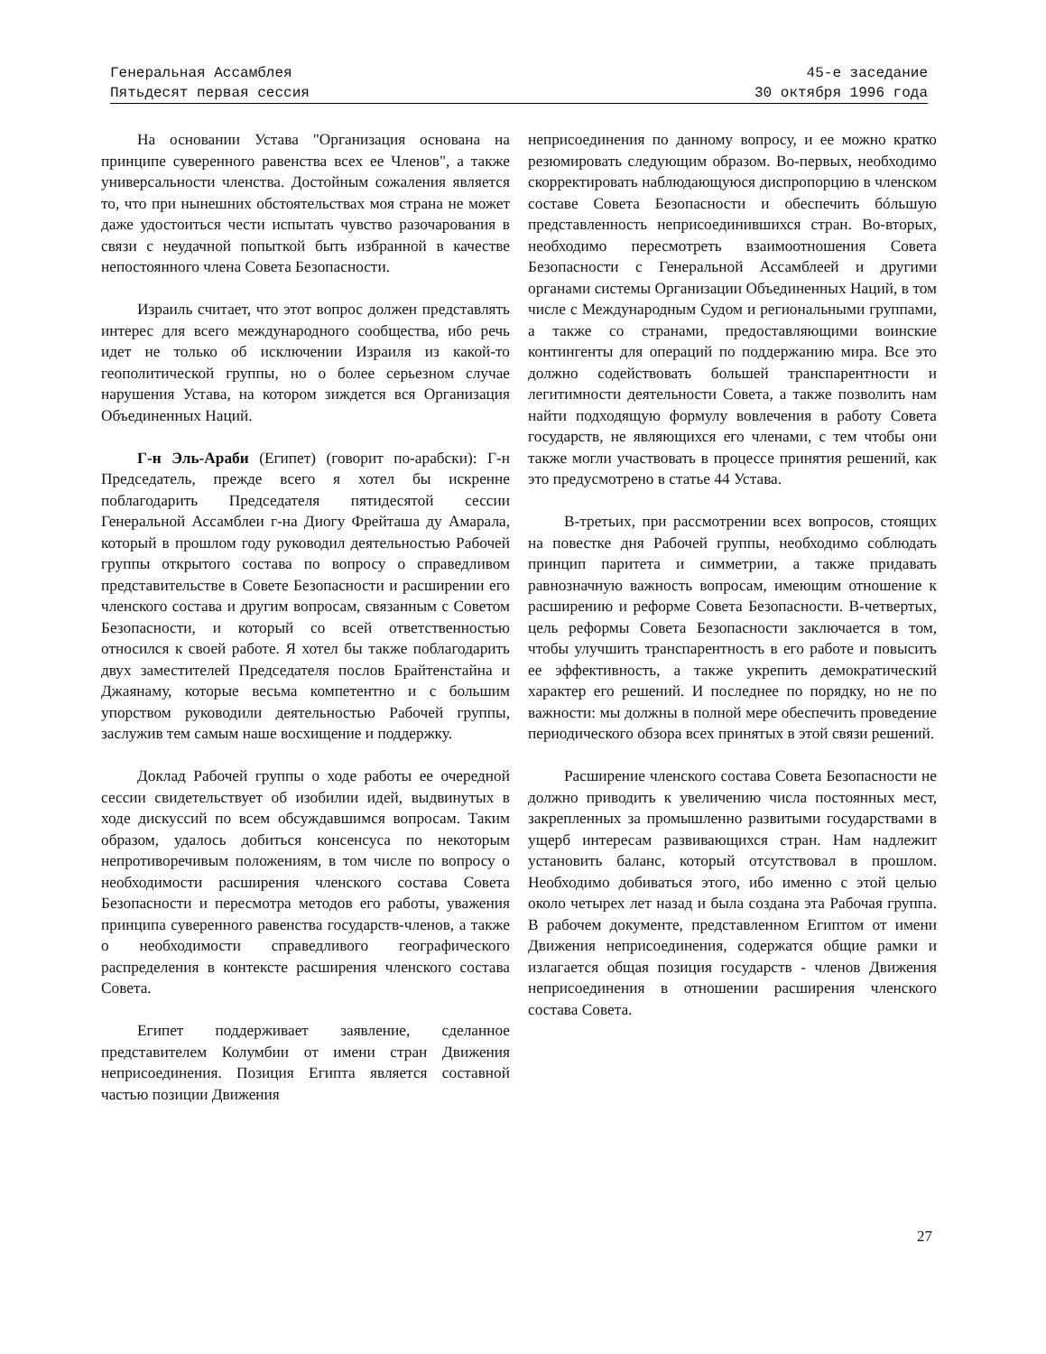Генеральная Ассамблея
Пятьдесят первая сессия
45-е заседание
30 октября 1996 года
На основании Устава "Организация основана на принципе суверенного равенства всех ее Членов", а также универсальности членства. Достойным сожаления является то, что при нынешних обстоятельствах моя страна не может даже удостоиться чести испытать чувство разочарования в связи с неудачной попыткой быть избранной в качестве непостоянного члена Совета Безопасности.
Израиль считает, что этот вопрос должен представлять интерес для всего международного сообщества, ибо речь идет не только об исключении Израиля из какой-то геополитической группы, но о более серьезном случае нарушения Устава, на котором зиждется вся Организация Объединенных Наций.
Г-н Эль-Араби (Египет) (говорит по-арабски): Г-н Председатель, прежде всего я хотел бы искренне поблагодарить Председателя пятидесятой сессии Генеральной Ассамблеи г-на Диогу Фрейташа ду Амарала, который в прошлом году руководил деятельностью Рабочей группы открытого состава по вопросу о справедливом представительстве в Совете Безопасности и расширении его членского состава и другим вопросам, связанным с Советом Безопасности, и который со всей ответственностью относился к своей работе. Я хотел бы также поблагодарить двух заместителей Председателя послов Брайтенстайна и Джаянаму, которые весьма компетентно и с большим упорством руководили деятельностью Рабочей группы, заслужив тем самым наше восхищение и поддержку.
Доклад Рабочей группы о ходе работы ее очередной сессии свидетельствует об изобилии идей, выдвинутых в ходе дискуссий по всем обсуждавшимся вопросам. Таким образом, удалось добиться консенсуса по некоторым непротиворечивым положениям, в том числе по вопросу о необходимости расширения членского состава Совета Безопасности и пересмотра методов его работы, уважения принципа суверенного равенства государств-членов, а также о необходимости справедливого географического распределения в контексте расширения членского состава Совета.
Египет поддерживает заявление, сделанное представителем Колумбии от имени стран Движения неприсоединения. Позиция Египта является составной частью позиции Движения
неприсоединения по данному вопросу, и ее можно кратко резюмировать следующим образом. Во-первых, необходимо скорректировать наблюдающуюся диспропорцию в членском составе Совета Безопасности и обеспечить бóльшую представленность неприсоединившихся стран. Во-вторых, необходимо пересмотреть взаимоотношения Совета Безопасности с Генеральной Ассамблеей и другими органами системы Организации Объединенных Наций, в том числе с Международным Судом и региональными группами, а также со странами, предоставляющими воинские контингенты для операций по поддержанию мира. Все это должно содействовать большей транспарентности и легитимности деятельности Совета, а также позволить нам найти подходящую формулу вовлечения в работу Совета государств, не являющихся его членами, с тем чтобы они также могли участвовать в процессе принятия решений, как это предусмотрено в статье 44 Устава.
В-третьих, при рассмотрении всех вопросов, стоящих на повестке дня Рабочей группы, необходимо соблюдать принцип паритета и симметрии, а также придавать равнозначную важность вопросам, имеющим отношение к расширению и реформе Совета Безопасности. В-четвертых, цель реформы Совета Безопасности заключается в том, чтобы улучшить транспарентность в его работе и повысить ее эффективность, а также укрепить демократический характер его решений. И последнее по порядку, но не по важности: мы должны в полной мере обеспечить проведение периодического обзора всех принятых в этой связи решений.
Расширение членского состава Совета Безопасности не должно приводить к увеличению числа постоянных мест, закрепленных за промышленно развитыми государствами в ущерб интересам развивающихся стран. Нам надлежит установить баланс, который отсутствовал в прошлом. Необходимо добиваться этого, ибо именно с этой целью около четырех лет назад и была создана эта Рабочая группа. В рабочем документе, представленном Египтом от имени Движения неприсоединения, содержатся общие рамки и излагается общая позиция государств - членов Движения неприсоединения в отношении расширения членского состава Совета.
27